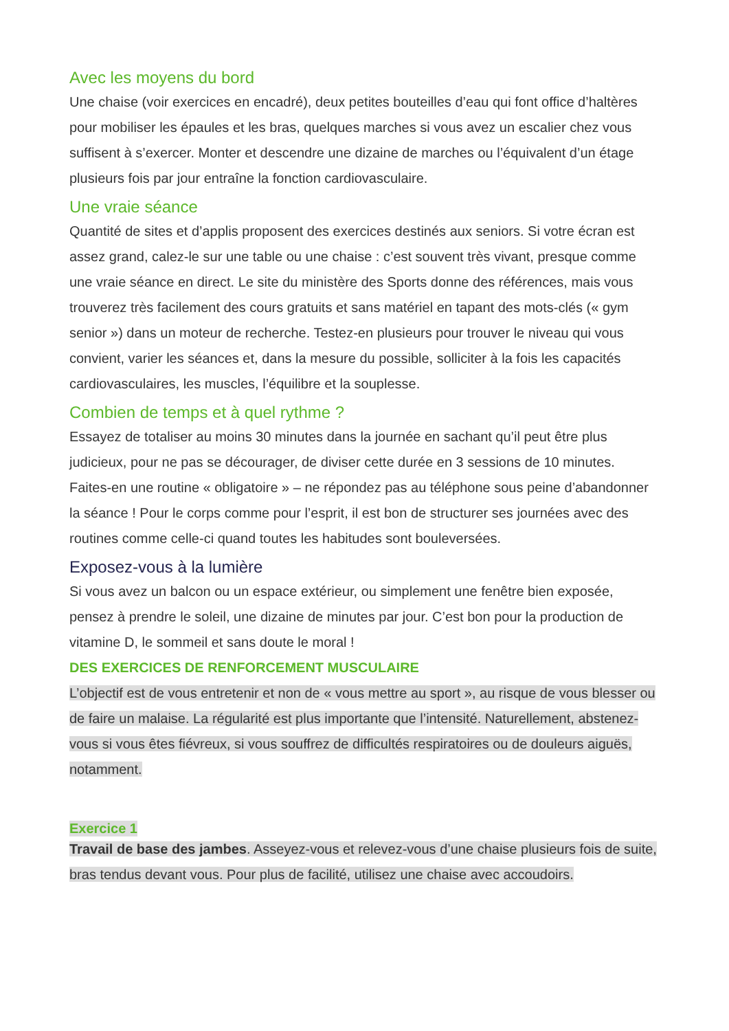Avec les moyens du bord
Une chaise (voir exercices en encadré), deux petites bouteilles d’eau qui font office d’haltères pour mobiliser les épaules et les bras, quelques marches si vous avez un escalier chez vous suffisent à s’exercer. Monter et descendre une dizaine de marches ou l’équivalent d’un étage plusieurs fois par jour entraîne la fonction cardiovasculaire.
Une vraie séance
Quantité de sites et d’applis proposent des exercices destinés aux seniors. Si votre écran est assez grand, calez-le sur une table ou une chaise : c’est souvent très vivant, presque comme une vraie séance en direct. Le site du ministère des Sports donne des références, mais vous trouverez très facilement des cours gratuits et sans matériel en tapant des mots-clés (« gym senior ») dans un moteur de recherche. Testez-en plusieurs pour trouver le niveau qui vous convient, varier les séances et, dans la mesure du possible, solliciter à la fois les capacités cardiovasculaires, les muscles, l’équilibre et la souplesse.
Combien de temps et à quel rythme ?
Essayez de totaliser au moins 30 minutes dans la journée en sachant qu’il peut être plus judicieux, pour ne pas se décourager, de diviser cette durée en 3 sessions de 10 minutes. Faites-en une routine « obligatoire » – ne répondez pas au téléphone sous peine d’abandonner la séance ! Pour le corps comme pour l’esprit, il est bon de structurer ses journées avec des routines comme celle-ci quand toutes les habitudes sont bouleversées.
Exposez-vous à la lumière
Si vous avez un balcon ou un espace extérieur, ou simplement une fenêtre bien exposée, pensez à prendre le soleil, une dizaine de minutes par jour. C’est bon pour la production de vitamine D, le sommeil et sans doute le moral !
DES EXERCICES DE RENFORCEMENT MUSCULAIRE
L’objectif est de vous entretenir et non de « vous mettre au sport », au risque de vous blesser ou de faire un malaise. La régularité est plus importante que l’intensité. Naturellement, abstenez-vous si vous êtes fiévreux, si vous souffrez de difficultés respiratoires ou de douleurs aiguës, notamment.
Exercice 1
Travail de base des jambes. Asseyez-vous et relevez-vous d’une chaise plusieurs fois de suite, bras tendus devant vous. Pour plus de facilité, utilisez une chaise avec accoudoirs.